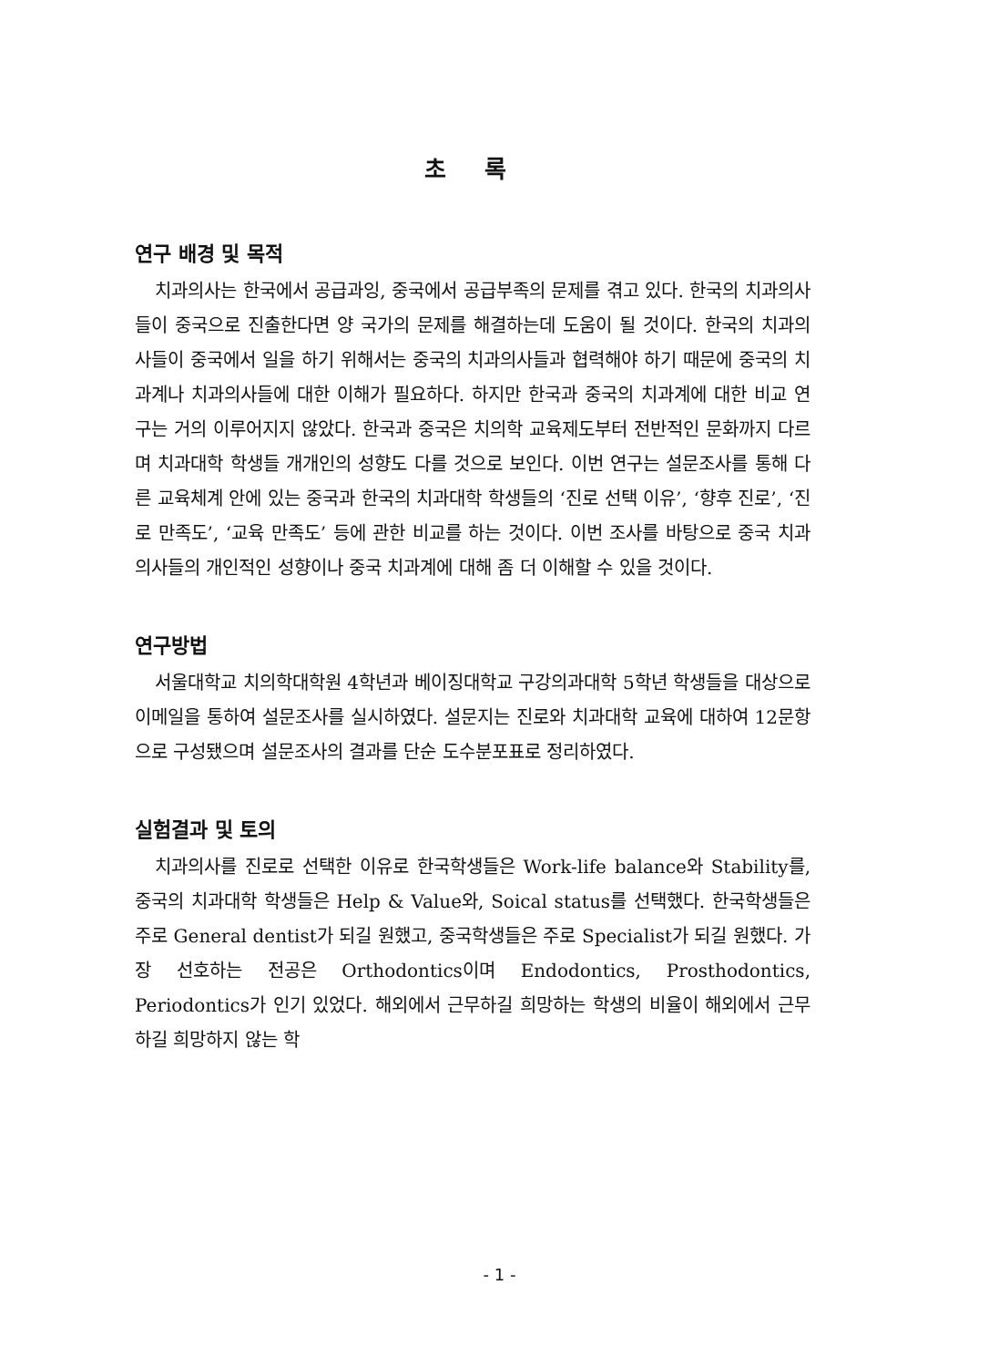초 록
연구 배경 및 목적
치과의사는 한국에서 공급과잉, 중국에서 공급부족의 문제를 겪고 있다. 한국의 치과의사들이 중국으로 진출한다면 양 국가의 문제를 해결하는데 도움이 될 것이다. 한국의 치과의사들이 중국에서 일을 하기 위해서는 중국의 치과의사들과 협력해야 하기 때문에 중국의 치과계나 치과의사들에 대한 이해가 필요하다. 하지만 한국과 중국의 치과계에 대한 비교 연구는 거의 이루어지지 않았다. 한국과 중국은 치의학 교육제도부터 전반적인 문화까지 다르며 치과대학 학생들 개개인의 성향도 다를 것으로 보인다. 이번 연구는 설문조사를 통해 다른 교육체계 안에 있는 중국과 한국의 치과대학 학생들의 ‘진로 선택 이유’, ‘향후 진로’, ‘진로 만족도’, ‘교육 만족도’ 등에 관한 비교를 하는 것이다. 이번 조사를 바탕으로 중국 치과의사들의 개인적인 성향이나 중국 치과계에 대해 좀 더 이해할 수 있을 것이다.
연구방법
서울대학교 치의학대학원 4학년과 베이징대학교 구강의과대학 5학년 학생들을 대상으로 이메일을 통하여 설문조사를 실시하였다. 설문지는 진로와 치과대학 교육에 대하여 12문항으로 구성됐으며 설문조사의 결과를 단순 도수분포표로 정리하였다.
실험결과 및 토의
치과의사를 진로로 선택한 이유로 한국학생들은 Work-life balance와 Stability를, 중국의 치과대학 학생들은 Help & Value와, Soical status를 선택했다. 한국학생들은 주로 General dentist가 되길 원했고, 중국학생들은 주로 Specialist가 되길 원했다. 가장 선호하는 전공은 Orthodontics이며 Endodontics, Prosthodontics, Periodontics가 인기 있었다. 해외에서 근무하길 희망하는 학생의 비율이 해외에서 근무하길 희망하지 않는 학
- 1 -